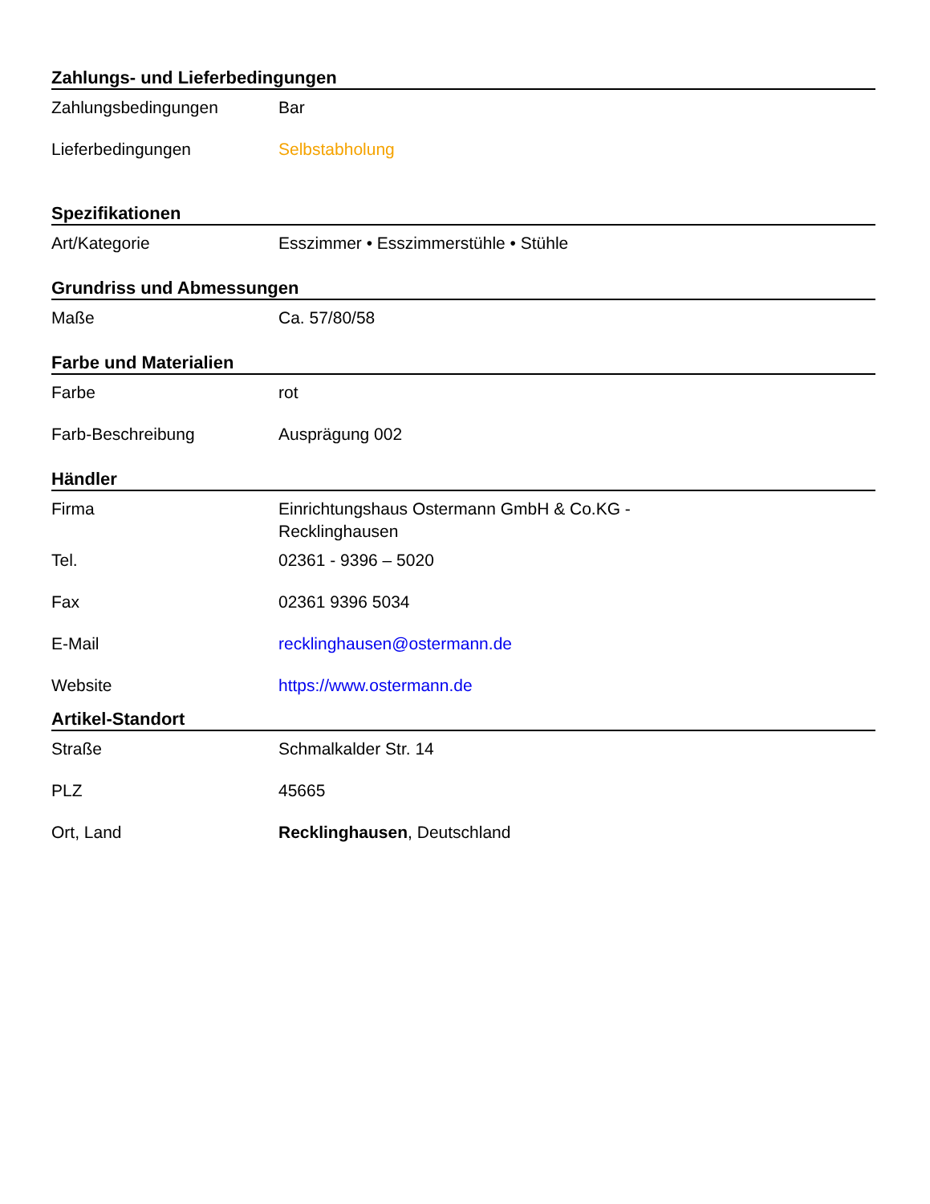Zahlungs- und Lieferbedingungen
| Zahlungsbedingungen | Bar |
| Lieferbedingungen | Selbstabholung |
Spezifikationen
| Art/Kategorie | Esszimmer • Esszimmerstühle • Stühle |
Grundriss und Abmessungen
| Maße | Ca. 57/80/58 |
Farbe und Materialien
| Farbe | rot |
| Farb-Beschreibung | Ausprägung 002 |
Händler
| Firma | Einrichtungshaus Ostermann GmbH & Co.KG - Recklinghausen |
| Tel. | 02361 - 9396 – 5020 |
| Fax | 02361 9396 5034 |
| E-Mail | recklinghausen@ostermann.de |
| Website | https://www.ostermann.de |
Artikel-Standort
| Straße | Schmalkalder Str. 14 |
| PLZ | 45665 |
| Ort, Land | Recklinghausen , Deutschland |